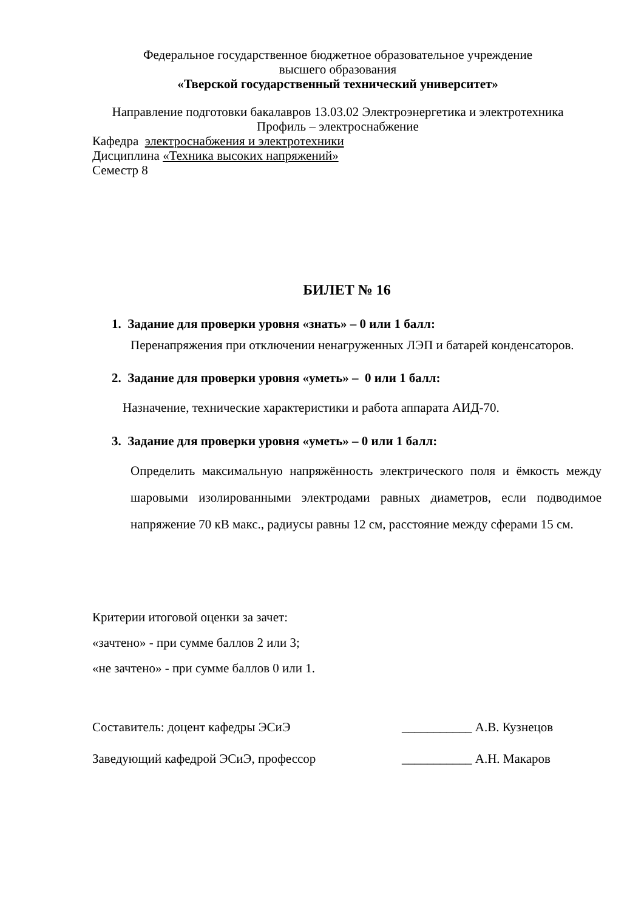Федеральное государственное бюджетное образовательное учреждение
высшего образования
«Тверской государственный технический университет»
Направление подготовки бакалавров 13.03.02 Электроэнергетика и электротехника
Профиль – электроснабжение
Кафедра электроснабжения и электротехники
Дисциплина «Техника высоких напряжений»
Семестр 8
БИЛЕТ № 16
1. Задание для проверки уровня «знать» – 0 или 1 балл:
Перенапряжения при отключении ненагруженных ЛЭП и батарей конденсаторов.
2. Задание для проверки уровня «уметь» – 0 или 1 балл:
Назначение, технические характеристики и работа аппарата АИД-70.
3. Задание для проверки уровня «уметь» – 0 или 1 балл:
Определить максимальную напряжённость электрического поля и ёмкость между шаровыми изолированными электродами равных диаметров, если подводимое напряжение 70 кВ макс., радиусы равны 12 см, расстояние между сферами 15 см.
Критерии итоговой оценки за зачет:
«зачтено» - при сумме баллов 2 или 3;
«не зачтено» - при сумме баллов 0 или 1.
Составитель: доцент кафедры ЭСиЭ ___________ А.В. Кузнецов
Заведующий кафедрой ЭСиЭ, профессор ___________ А.Н. Макаров